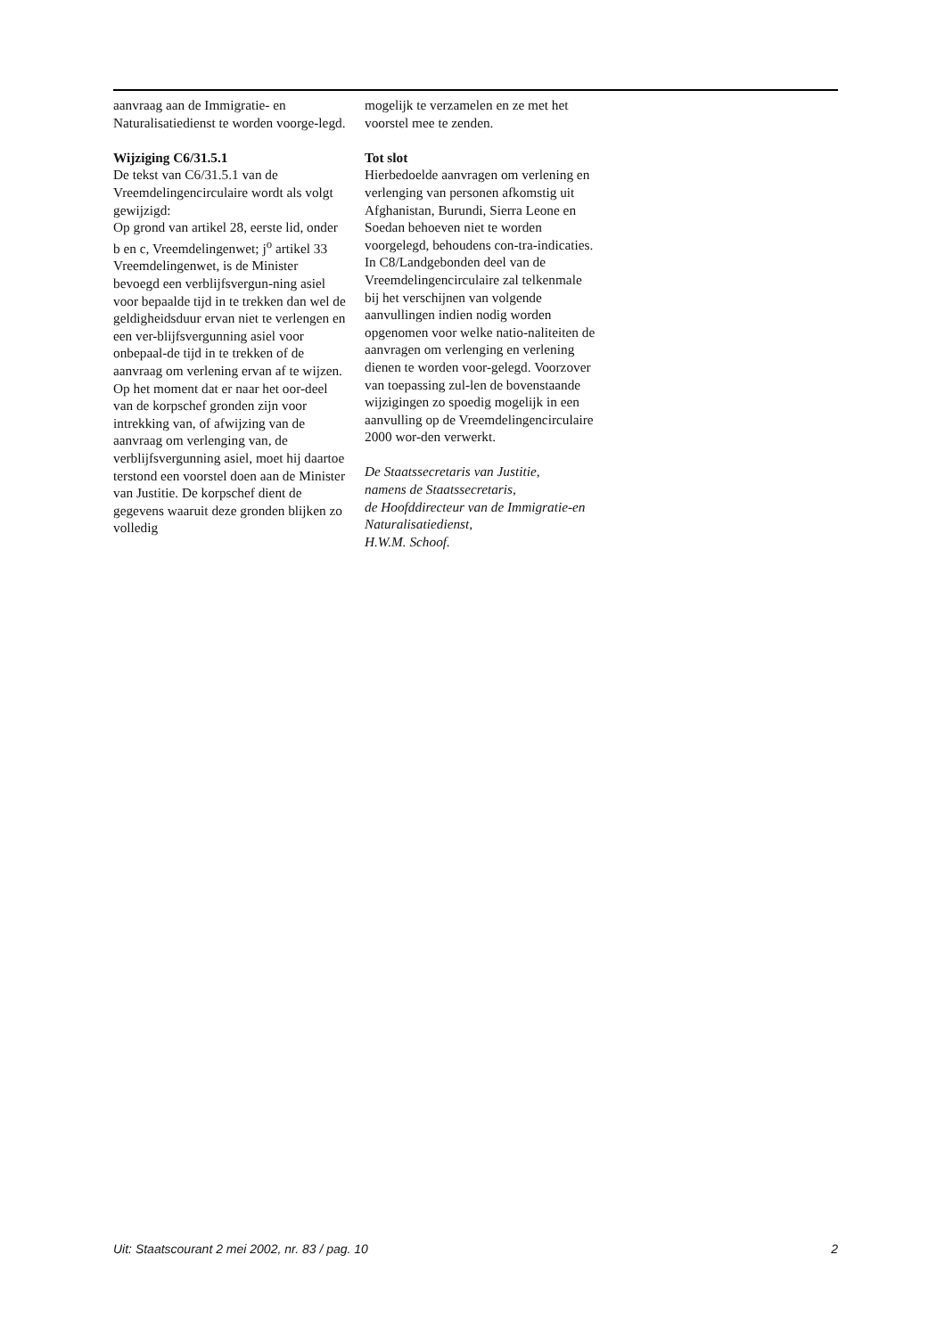aanvraag aan de Immigratie- en Naturalisatiedienst te worden voorge-legd.
Wijziging C6/31.5.1
De tekst van C6/31.5.1 van de Vreemdelingencirculaire wordt als volgt gewijzigd:
Op grond van artikel 28, eerste lid, onder b en c, Vreemdelingenwet; j<sup>o</sup> artikel 33 Vreemdelingenwet, is de Minister bevoegd een verblijfsvergun-ning asiel voor bepaalde tijd in te trekken dan wel de geldigheidsduur ervan niet te verlengen en een ver-blijfsvergunning asiel voor onbepaal-de tijd in te trekken of de aanvraag om verlening ervan af te wijzen.
Op het moment dat er naar het oor-deel van de korpschef gronden zijn voor intrekking van, of afwijzing van de aanvraag om verlenging van, de verblijfsvergunning asiel, moet hij daartoe terstond een voorstel doen aan de Minister van Justitie. De korpschef dient de gegevens waaruit deze gronden blijken zo volledig
mogelijk te verzamelen en ze met het voorstel mee te zenden.
Tot slot
Hierbedoelde aanvragen om verlening en verlenging van personen afkomstig uit Afghanistan, Burundi, Sierra Leone en Soedan behoeven niet te worden voorgelegd, behoudens con-tra-indicaties. In C8/Landgebonden deel van de Vreemdelingencirculaire zal telkenmale bij het verschijnen van volgende aanvullingen indien nodig worden opgenomen voor welke natio-naliteiten de aanvragen om verlenging en verlening dienen te worden voor-gelegd. Voorzover van toepassing zul-len de bovenstaande wijzigingen zo spoedig mogelijk in een aanvulling op de Vreemdelingencirculaire 2000 wor-den verwerkt.
De Staatssecretaris van Justitie,
namens de Staatssecretaris,
de Hoofddirecteur van de Immigratie-en Naturalisatiedienst,
H.W.M. Schoof.
Uit: Staatscourant 2 mei 2002, nr. 83 / pag. 10 2